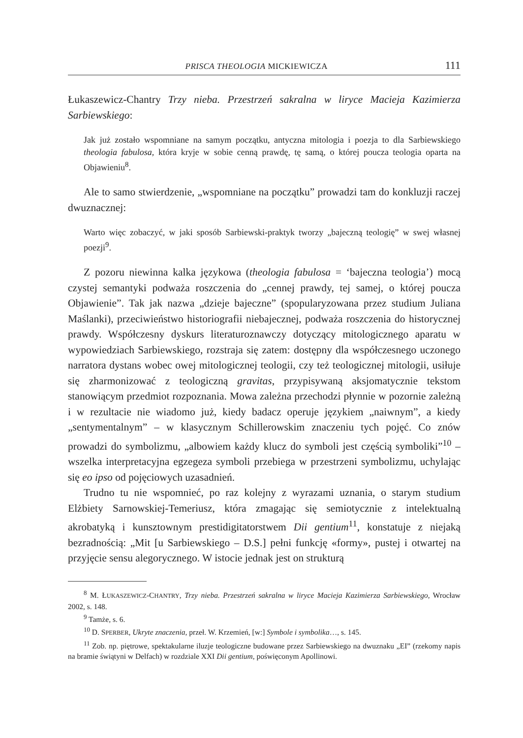PRISCA THEOLOGIA MICKIEWICZA 111
Łukaszewicz-Chantry Trzy nieba. Przestrzeń sakralna w liryce Macieja Kazimierza Sarbiewskiego:
Jak już zostało wspomniane na samym początku, antyczna mitologia i poezja to dla Sarbiewskiego theologia fabulosa, która kryje w sobie cenną prawdę, tę samą, o której poucza teologia oparta na Objawieniu<sup>8</sup>.
Ale to samo stwierdzenie, „wspomniane na początku” prowadzi tam do konkluzji raczej dwuznacznej:
Warto więc zobaczyć, w jaki sposób Sarbiewski-praktyk tworzy „bajeczną teologię” w swej własnej poezji<sup>9</sup>.
Z pozoru niewinna kalka językowa (theologia fabulosa = ‘bajeczna teologia’) mocą czystej semantyki podważa roszczenia do „cennej prawdy, tej samej, o której poucza Objawienie”. Tak jak nazwa „dzieje bajeczne” (spopularyzowana przez studium Juliana Maślanki), przeciwieństwo historiografii niebajecznej, podważa roszczenia do historycznej prawdy. Współczesny dyskurs literaturoznawczy dotyczący mitologicznego aparatu w wypowiedziach Sarbiewskiego, rozstraja się zatem: dostępny dla współczesnego uczonego narratora dystans wobec owej mitologicznej teologii, czy też teologicznej mitologii, usiłuje się zharmonizować z teologiczną gravitas, przypisywaną aksjomatycznie tekstom stanowiącym przedmiot rozpoznania. Mowa zależna przechodzi płynnie w pozornie zależną i w rezultacie nie wiadomo już, kiedy badacz operuje językiem „naiwnym”, a kiedy „sentymentalnym” – w klasycznym Schillerowskim znaczeniu tych pojęć. Co znów prowadzi do symbolizmu, „albowiem każdy klucz do symboli jest częścią symboliki”<sup>10</sup> – wszelka interpretacyjna egzegeza symboli przebiega w przestrzeni symbolizmu, uchylając się eo ipso od pojęciowych uzasadnień.
Trudno tu nie wspomnieć, po raz kolejny z wyrazami uznania, o starym studium Elżbiety Sarnowskiej-Temeriusz, która zmagając się semiotycznie z intelektualną akrobatyką i kunsztownym prestidigitatorstwem Dii gentium<sup>11</sup>, konstatuje z niejaką bezradnością: „Mit [u Sarbiewskiego – D.S.] pełni funkcję «formy», pustej i otwartej na przyjęcie sensu alegorycznego. W istocie jednak jest on strukturą
<sup>8</sup> M. ŁUKASZEWICZ-CHANTRY, Trzy nieba. Przestrzeń sakralna w liryce Macieja Kazimierza Sarbiewskiego, Wrocław 2002, s. 148.
<sup>9</sup> Tamże, s. 6.
<sup>10</sup> D. SPERBER, Ukryte znaczenia, przeł. W. Krzemień, [w:] Symbole i symbolika…, s. 145.
<sup>11</sup> Zob. np. piętrowe, spektakularne iluzje teologiczne budowane przez Sarbiewskiego na dwuznaku „EI” (rzekomy napis na bramie świątyni w Delfach) w rozdziale XXI Dii gentium, poświęconym Apollinowi.